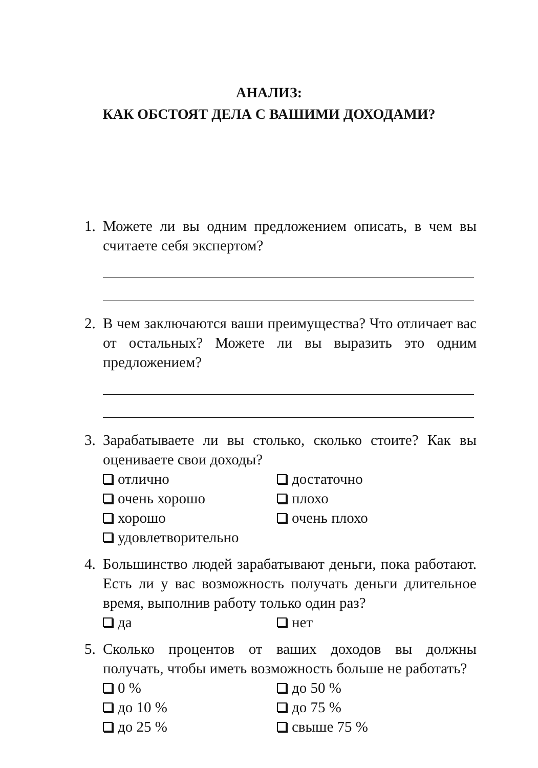АНАЛИЗ:
КАК ОБСТОЯТ ДЕЛА С ВАШИМИ ДОХОДАМИ?
1. Можете ли вы одним предложением описать, в чем вы считаете себя экспертом?
2. В чем заключаются ваши преимущества? Что отличает вас от остальных? Можете ли вы выразить это одним предложением?
3. Зарабатываете ли вы столько, сколько стоите? Как вы оцениваете свои доходы?
отлично
достаточно
очень хорошо
плохо
хорошо
очень плохо
удовлетворительно
4. Большинство людей зарабатывают деньги, пока работают. Есть ли у вас возможность получать деньги длительное время, выполнив работу только один раз?
да
нет
5. Сколько процентов от ваших доходов вы должны получать, чтобы иметь возможность больше не работать?
0 %
до 50 %
до 10 %
до 75 %
до 25 %
свыше 75 %